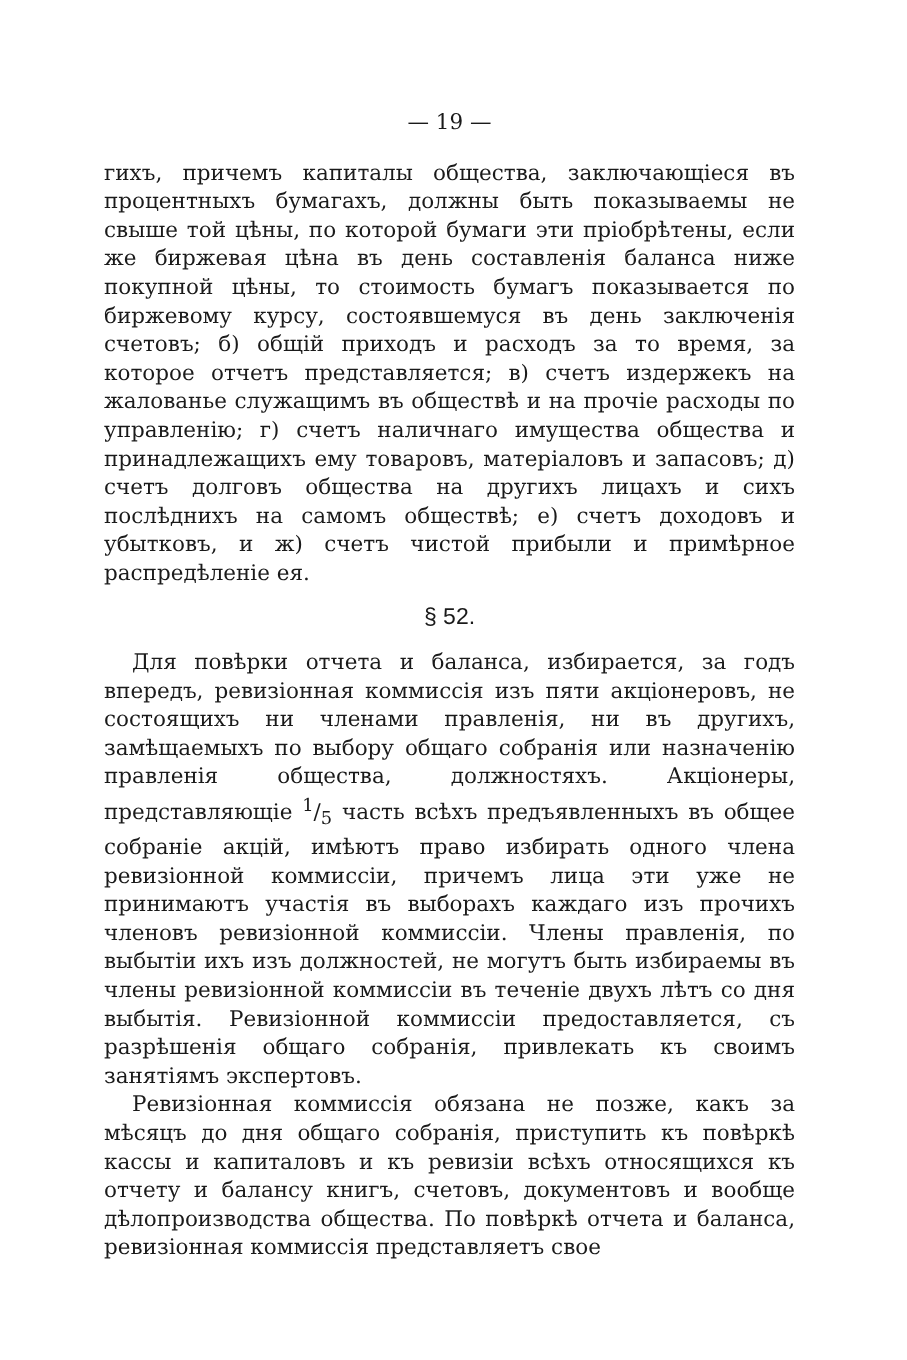— 19 —
гихъ, причемъ капиталы общества, заключающіеся въ процентныхъ бумагахъ, должны быть показываемы не свыше той цѣны, по которой бумаги эти пріобрѣтены, если же биржевая цѣна въ день составленія баланса ниже покупной цѣны, то стоимость бумагъ показывается по биржевому курсу, состоявшемуся въ день заключенія счетовъ; б) общій приходъ и расходъ за то время, за которое отчетъ представляется; в) счетъ издержекъ на жалованье служащимъ въ обществѣ и на прочіе расходы по управленію; г) счетъ наличнаго имущества общества и принадлежащихъ ему товаровъ, матеріаловъ и запасовъ; д) счетъ долговъ общества на другихъ лицахъ и сихъ послѣднихъ на самомъ обществѣ; е) счетъ доходовъ и убытковъ, и ж) счетъ чистой прибыли и примѣрное распредѣленіе ея.
§ 52.
Для повѣрки отчета и баланса, избирается, за годъ впередъ, ревизіонная коммиссія изъ пяти акціонеровъ, не состоящихъ ни членами правленія, ни въ другихъ, замѣщаемыхъ по выбору общаго собранія или назначенію правленія общества, должностяхъ. Акціонеры, представляющіе 1/5 часть всѣхъ предъявленныхъ въ общее собраніе акцій, имѣютъ право избирать одного члена ревизіонной коммиссіи, причемъ лица эти уже не принимаютъ участія въ выборахъ каждаго изъ прочихъ членовъ ревизіонной коммиссіи. Члены правленія, по выбытіи ихъ изъ должностей, не могутъ быть избираемы въ члены ревизіонной коммиссіи въ теченіе двухъ лѣтъ со дня выбытія. Ревизіонной коммиссіи предоставляется, съ разрѣшенія общаго собранія, привлекать къ своимъ занятіямъ экспертовъ.
Ревизіонная коммиссія обязана не позже, какъ за мѣсяцъ до дня общаго собранія, приступить къ повѣркѣ кассы и капиталовъ и къ ревизіи всѣхъ относящихся къ отчету и балансу книгъ, счетовъ, документовъ и вообще дѣлопроизводства общества. По повѣркѣ отчета и баланса, ревизіонная коммиссія представляетъ свое